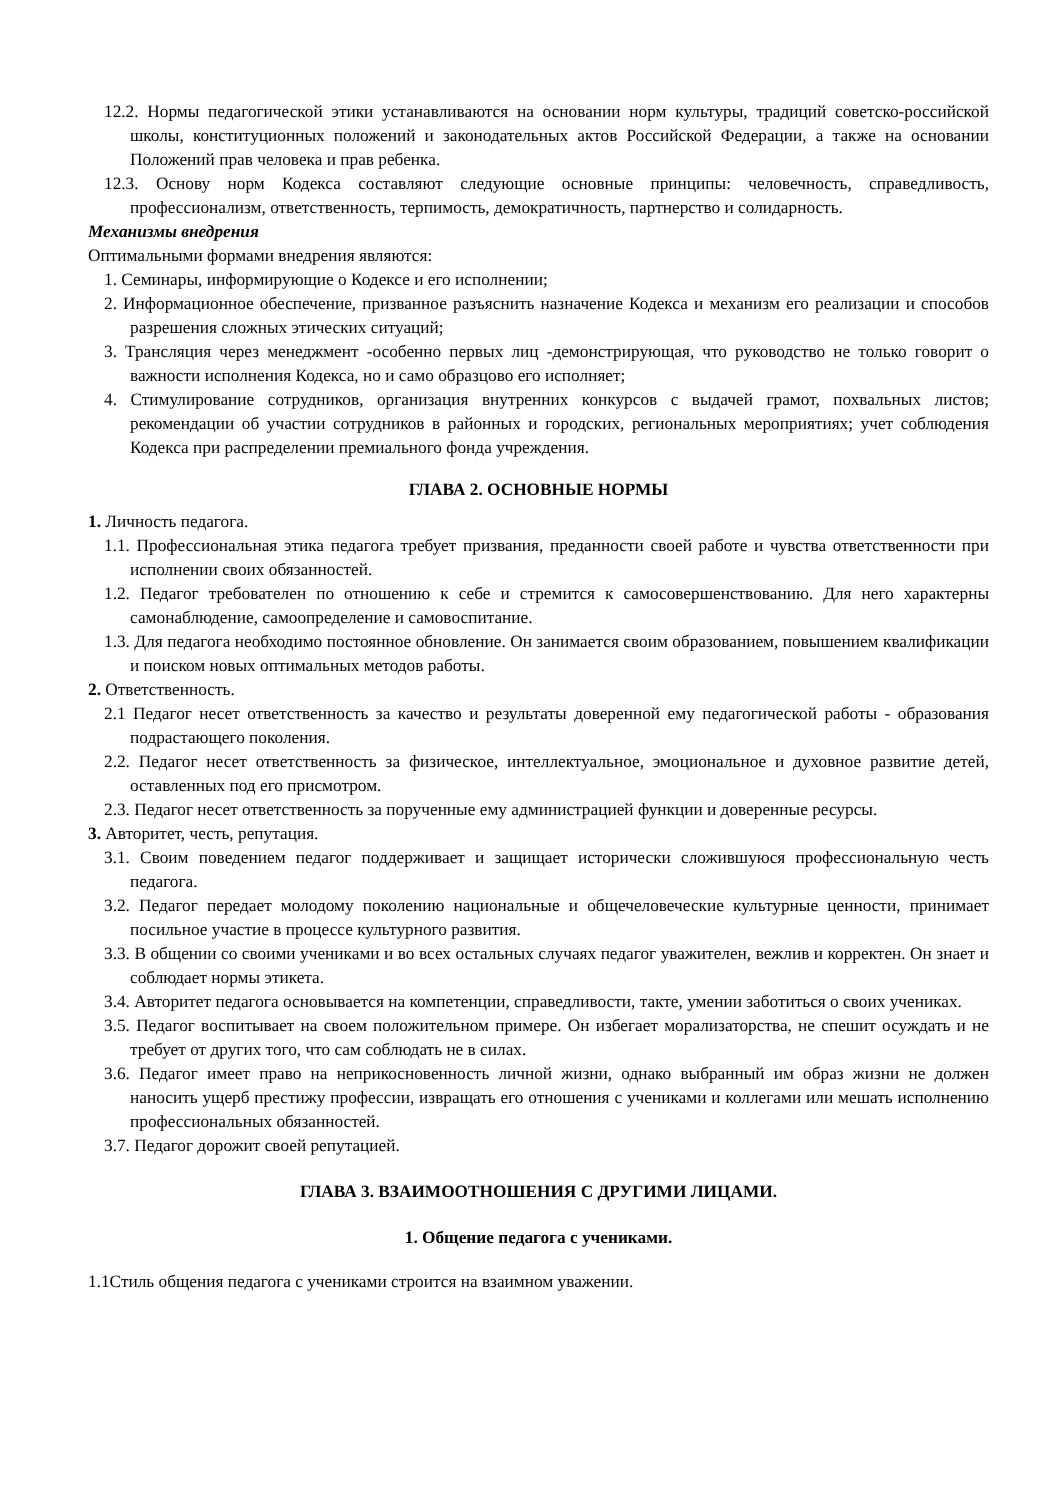12.2. Нормы педагогической этики устанавливаются на основании норм культуры, традиций советско-российской школы, конституционных положений и законодательных актов Российской Федерации, а также на основании Положений прав человека и прав ребенка.
12.3. Основу норм Кодекса составляют следующие основные принципы: человечность, справедливость, профессионализм, ответственность, терпимость, демократичность, партнерство и солидарность.
Механизмы внедрения
Оптимальными формами внедрения являются:
1. Семинары, информирующие о Кодексе и его исполнении;
2. Информационное обеспечение, призванное разъяснить назначение Кодекса и механизм его реализации и способов разрешения сложных этических ситуаций;
3. Трансляция через менеджмент -особенно первых лиц -демонстрирующая, что руководство не только говорит о важности исполнения Кодекса, но и само образцово его исполняет;
4. Стимулирование сотрудников, организация внутренних конкурсов с выдачей грамот, похвальных листов; рекомендации об участии сотрудников в районных и городских, региональных мероприятиях; учет соблюдения Кодекса при распределении премиального фонда учреждения.
ГЛАВА 2. ОСНОВНЫЕ НОРМЫ
1. Личность педагога.
1.1. Профессиональная этика педагога требует призвания, преданности своей работе и чувства ответственности при исполнении своих обязанностей.
1.2. Педагог требователен по отношению к себе и стремится к самосовершенствованию. Для него характерны самонаблюдение, самоопределение и самовоспитание.
1.3. Для педагога необходимо постоянное обновление. Он занимается своим образованием, повышением квалификации и поиском новых оптимальных методов работы.
2. Ответственность.
2.1 Педагог несет ответственность за качество и результаты доверенной ему педагогической работы - образования подрастающего поколения.
2.2. Педагог несет ответственность за физическое, интеллектуальное, эмоциональное и духовное развитие детей, оставленных под его присмотром.
2.3. Педагог несет ответственность за порученные ему администрацией функции и доверенные ресурсы.
3. Авторитет, честь, репутация.
3.1. Своим поведением педагог поддерживает и защищает исторически сложившуюся профессиональную честь педагога.
3.2. Педагог передает молодому поколению национальные и общечеловеческие культурные ценности, принимает посильное участие в процессе культурного развития.
3.3. В общении со своими учениками и во всех остальных случаях педагог уважителен, вежлив и корректен. Он знает и соблюдает нормы этикета.
3.4. Авторитет педагога основывается на компетенции, справедливости, такте, умении заботиться о своих учениках.
3.5. Педагог воспитывает на своем положительном примере. Он избегает морализаторства, не спешит осуждать и не требует от других того, что сам соблюдать не в силах.
3.6. Педагог имеет право на неприкосновенность личной жизни, однако выбранный им образ жизни не должен наносить ущерб престижу профессии, извращать его отношения с учениками и коллегами или мешать исполнению профессиональных обязанностей.
3.7. Педагог дорожит своей репутацией.
ГЛАВА 3. ВЗАИМООТНОШЕНИЯ С ДРУГИМИ ЛИЦАМИ.
1. Общение педагога с учениками.
1.1Стиль общения педагога с учениками строится на взаимном уважении.